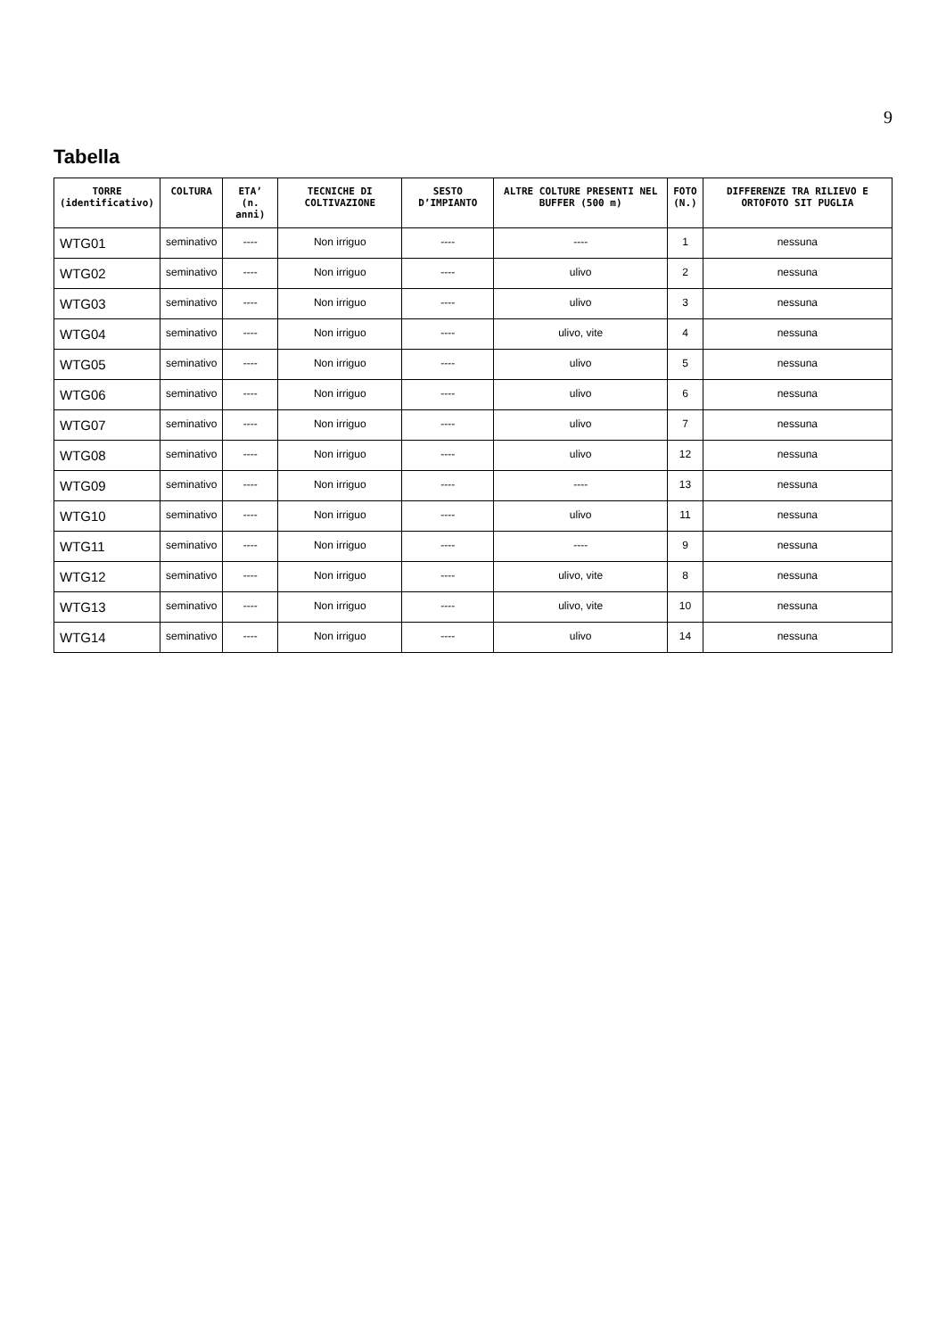9
Tabella
| TORRE (identificativo) | COLTURA | ETA’ (n. anni) | TECNICHE DI COLTIVAZIONE | SESTO D’IMPIANTO | ALTRE COLTURE PRESENTI NEL BUFFER (500 m) | FOTO (N.) | DIFFERENZE TRA RILIEVO E ORTOFOTO SIT PUGLIA |
| --- | --- | --- | --- | --- | --- | --- | --- |
| WTG01 | seminativo | ---- | Non irriguo | ---- | ---- | 1 | nessuna |
| WTG02 | seminativo | ---- | Non irriguo | ---- | ulivo | 2 | nessuna |
| WTG03 | seminativo | ---- | Non irriguo | ---- | ulivo | 3 | nessuna |
| WTG04 | seminativo | ---- | Non irriguo | ---- | ulivo, vite | 4 | nessuna |
| WTG05 | seminativo | ---- | Non irriguo | ---- | ulivo | 5 | nessuna |
| WTG06 | seminativo | ---- | Non irriguo | ---- | ulivo | 6 | nessuna |
| WTG07 | seminativo | ---- | Non irriguo | ---- | ulivo | 7 | nessuna |
| WTG08 | seminativo | ---- | Non irriguo | ---- | ulivo | 12 | nessuna |
| WTG09 | seminativo | ---- | Non irriguo | ---- | ---- | 13 | nessuna |
| WTG10 | seminativo | ---- | Non irriguo | ---- | ulivo | 11 | nessuna |
| WTG11 | seminativo | ---- | Non irriguo | ---- | ---- | 9 | nessuna |
| WTG12 | seminativo | ---- | Non irriguo | ---- | ulivo, vite | 8 | nessuna |
| WTG13 | seminativo | ---- | Non irriguo | ---- | ulivo, vite | 10 | nessuna |
| WTG14 | seminativo | ---- | Non irriguo | ---- | ulivo | 14 | nessuna |